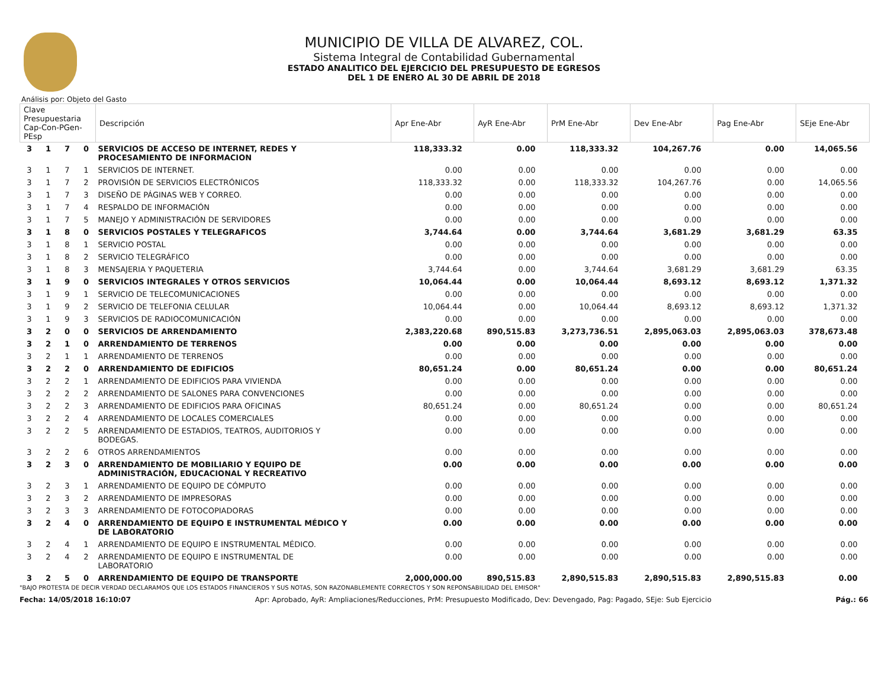MUNICIPIO DE VILLA DE ALVAREZ, COL.
Sistema Integral de Contabilidad Gubernamental
ESTADO ANALITICO DEL EJERCICIO DEL PRESUPUESTO DE EGRESOS
DEL 1 DE ENERO AL 30 DE ABRIL DE 2018
Análisis por: Objeto del Gasto
| Clave Presupuestaria Cap-Con-PGen-PEsp | | | | Descripción | Apr Ene-Abr | AyR Ene-Abr | PrM Ene-Abr | Dev Ene-Abr | Pag Ene-Abr | SEje Ene-Abr |
| --- | --- | --- | --- | --- | --- | --- | --- | --- | --- | --- |
| 3 | 1 | 7 | 0 | SERVICIOS DE ACCESO DE INTERNET, REDES Y PROCESAMIENTO DE INFORMACION | 118,333.32 | 0.00 | 118,333.32 | 104,267.76 | 0.00 | 14,065.56 |
| 3 | 1 | 7 | 1 | SERVICIOS DE INTERNET. | 0.00 | 0.00 | 0.00 | 0.00 | 0.00 | 0.00 |
| 3 | 1 | 7 | 2 | PROVISIÓN DE SERVICIOS ELECTRÓNICOS | 118,333.32 | 0.00 | 118,333.32 | 104,267.76 | 0.00 | 14,065.56 |
| 3 | 1 | 7 | 3 | DISEÑO DE PÁGINAS WEB Y CORREO. | 0.00 | 0.00 | 0.00 | 0.00 | 0.00 | 0.00 |
| 3 | 1 | 7 | 4 | RESPALDO DE INFORMACIÓN | 0.00 | 0.00 | 0.00 | 0.00 | 0.00 | 0.00 |
| 3 | 1 | 7 | 5 | MANEJO Y ADMINISTRACIÓN DE SERVIDORES | 0.00 | 0.00 | 0.00 | 0.00 | 0.00 | 0.00 |
| 3 | 1 | 8 | 0 | SERVICIOS POSTALES Y TELEGRAFICOS | 3,744.64 | 0.00 | 3,744.64 | 3,681.29 | 3,681.29 | 63.35 |
| 3 | 1 | 8 | 1 | SERVICIO POSTAL | 0.00 | 0.00 | 0.00 | 0.00 | 0.00 | 0.00 |
| 3 | 1 | 8 | 2 | SERVICIO TELEGRÁFICO | 0.00 | 0.00 | 0.00 | 0.00 | 0.00 | 0.00 |
| 3 | 1 | 8 | 3 | MENSAJERIA Y PAQUETERIA | 3,744.64 | 0.00 | 3,744.64 | 3,681.29 | 3,681.29 | 63.35 |
| 3 | 1 | 9 | 0 | SERVICIOS INTEGRALES Y OTROS SERVICIOS | 10,064.44 | 0.00 | 10,064.44 | 8,693.12 | 8,693.12 | 1,371.32 |
| 3 | 1 | 9 | 1 | SERVICIO DE TELECOMUNICACIONES | 0.00 | 0.00 | 0.00 | 0.00 | 0.00 | 0.00 |
| 3 | 1 | 9 | 2 | SERVICIO DE TELEFONIA CELULAR | 10,064.44 | 0.00 | 10,064.44 | 8,693.12 | 8,693.12 | 1,371.32 |
| 3 | 1 | 9 | 3 | SERVICIOS DE RADIOCOMUNICACIÓN | 0.00 | 0.00 | 0.00 | 0.00 | 0.00 | 0.00 |
| 3 | 2 | 0 | 0 | SERVICIOS DE ARRENDAMIENTO | 2,383,220.68 | 890,515.83 | 3,273,736.51 | 2,895,063.03 | 2,895,063.03 | 378,673.48 |
| 3 | 2 | 1 | 0 | ARRENDAMIENTO DE TERRENOS | 0.00 | 0.00 | 0.00 | 0.00 | 0.00 | 0.00 |
| 3 | 2 | 1 | 1 | ARRENDAMIENTO DE TERRENOS | 0.00 | 0.00 | 0.00 | 0.00 | 0.00 | 0.00 |
| 3 | 2 | 2 | 0 | ARRENDAMIENTO DE EDIFICIOS | 80,651.24 | 0.00 | 80,651.24 | 0.00 | 0.00 | 80,651.24 |
| 3 | 2 | 2 | 1 | ARRENDAMIENTO DE EDIFICIOS PARA VIVIENDA | 0.00 | 0.00 | 0.00 | 0.00 | 0.00 | 0.00 |
| 3 | 2 | 2 | 2 | ARRENDAMIENTO DE SALONES PARA CONVENCIONES | 0.00 | 0.00 | 0.00 | 0.00 | 0.00 | 0.00 |
| 3 | 2 | 2 | 3 | ARRENDAMIENTO DE EDIFICIOS PARA OFICINAS | 80,651.24 | 0.00 | 80,651.24 | 0.00 | 0.00 | 80,651.24 |
| 3 | 2 | 2 | 4 | ARRENDAMIENTO DE LOCALES COMERCIALES | 0.00 | 0.00 | 0.00 | 0.00 | 0.00 | 0.00 |
| 3 | 2 | 2 | 5 | ARRENDAMIENTO DE ESTADIOS, TEATROS, AUDITORIOS Y BODEGAS. | 0.00 | 0.00 | 0.00 | 0.00 | 0.00 | 0.00 |
| 3 | 2 | 2 | 6 | OTROS ARRENDAMIENTOS | 0.00 | 0.00 | 0.00 | 0.00 | 0.00 | 0.00 |
| 3 | 2 | 3 | 0 | ARRENDAMIENTO DE MOBILIARIO Y EQUIPO DE ADMINISTRACIÓN, EDUCACIONAL Y RECREATIVO | 0.00 | 0.00 | 0.00 | 0.00 | 0.00 | 0.00 |
| 3 | 2 | 3 | 1 | ARRENDAMIENTO DE EQUIPO DE CÓMPUTO | 0.00 | 0.00 | 0.00 | 0.00 | 0.00 | 0.00 |
| 3 | 2 | 3 | 2 | ARRENDAMIENTO DE IMPRESORAS | 0.00 | 0.00 | 0.00 | 0.00 | 0.00 | 0.00 |
| 3 | 2 | 3 | 3 | ARRENDAMIENTO DE FOTOCOPIADORAS | 0.00 | 0.00 | 0.00 | 0.00 | 0.00 | 0.00 |
| 3 | 2 | 4 | 0 | ARRENDAMIENTO DE EQUIPO E INSTRUMENTAL MÉDICO Y DE LABORATORIO | 0.00 | 0.00 | 0.00 | 0.00 | 0.00 | 0.00 |
| 3 | 2 | 4 | 1 | ARRENDAMIENTO DE EQUIPO E INSTRUMENTAL MÉDICO. | 0.00 | 0.00 | 0.00 | 0.00 | 0.00 | 0.00 |
| 3 | 2 | 4 | 2 | ARRENDAMIENTO DE EQUIPO E INSTRUMENTAL DE LABORATORIO | 0.00 | 0.00 | 0.00 | 0.00 | 0.00 | 0.00 |
| 3 | 2 | 5 | 0 | ARRENDAMIENTO DE EQUIPO DE TRANSPORTE | 2,000,000.00 | 890,515.83 | 2,890,515.83 | 2,890,515.83 | 2,890,515.83 | 0.00 |
"BAJO PROTESTA DE DECIR VERDAD DECLARAMOS QUE LOS ESTADOS FINANCIEROS Y SUS NOTAS, SON RAZONABLEMENTE CORRECTOS Y SON REPONSABILIDAD DEL EMISOR"
Fecha: 14/05/2018 16:10:07 Apr: Aprobado, AyR: Ampliaciones/Reducciones, PrM: Presupuesto Modificado, Dev: Devengado, Pag: Pagado, SEje: Sub Ejercicio Pág.: 66